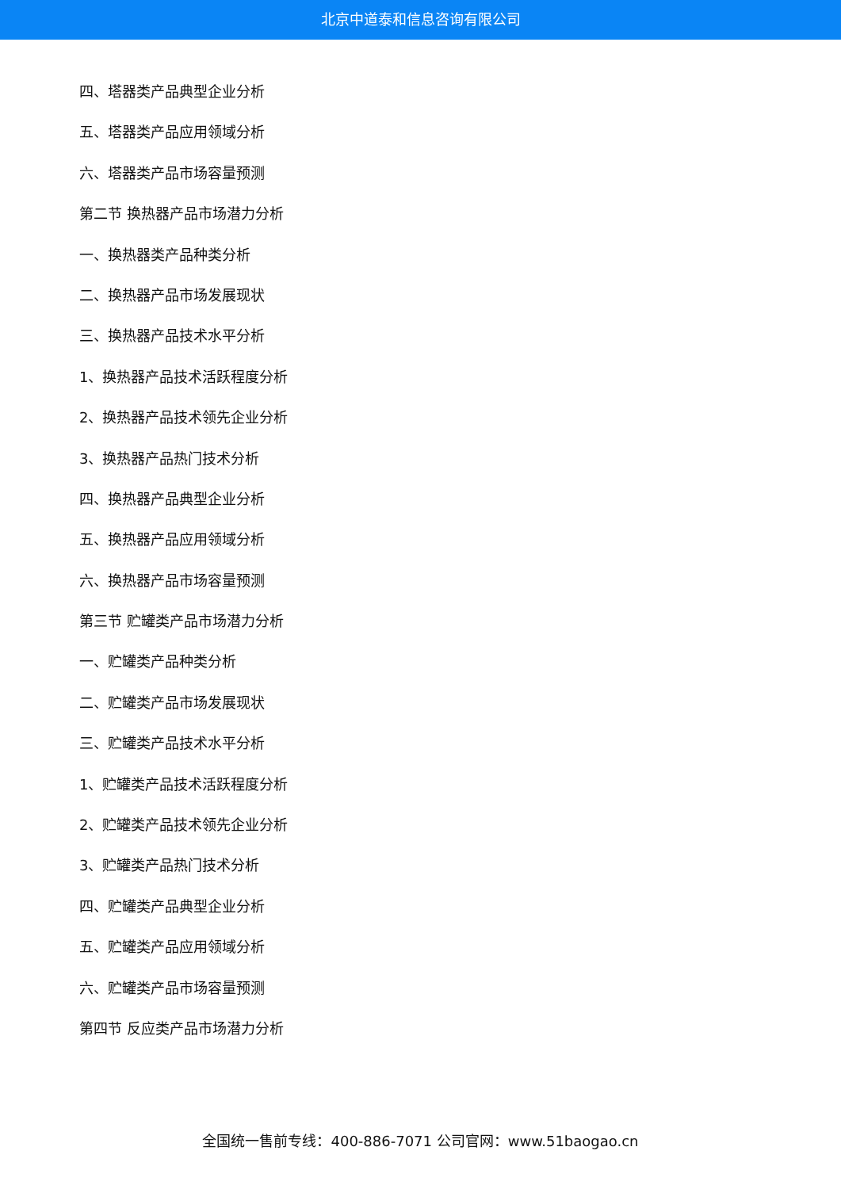北京中道泰和信息咨询有限公司
四、塔器类产品典型企业分析
五、塔器类产品应用领域分析
六、塔器类产品市场容量预测
第二节 换热器产品市场潜力分析
一、换热器类产品种类分析
二、换热器产品市场发展现状
三、换热器产品技术水平分析
1、换热器产品技术活跃程度分析
2、换热器产品技术领先企业分析
3、换热器产品热门技术分析
四、换热器产品典型企业分析
五、换热器产品应用领域分析
六、换热器产品市场容量预测
第三节 贮罐类产品市场潜力分析
一、贮罐类产品种类分析
二、贮罐类产品市场发展现状
三、贮罐类产品技术水平分析
1、贮罐类产品技术活跃程度分析
2、贮罐类产品技术领先企业分析
3、贮罐类产品热门技术分析
四、贮罐类产品典型企业分析
五、贮罐类产品应用领域分析
六、贮罐类产品市场容量预测
第四节 反应类产品市场潜力分析
全国统一售前专线：400-886-7071 公司官网：www.51baogao.cn